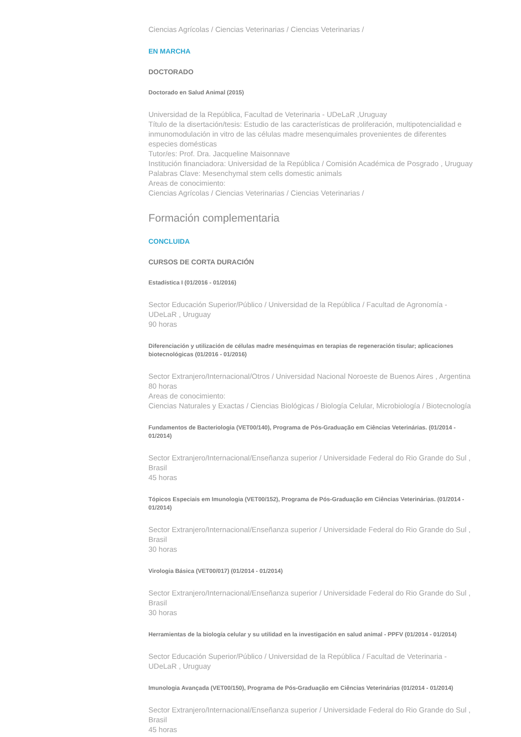Ciencias Agrícolas / Ciencias Veterinarias / Ciencias Veterinarias /
EN MARCHA
DOCTORADO
Doctorado en Salud Animal (2015)
Universidad de la República, Facultad de Veterinaria - UDeLaR ,Uruguay
Título de la disertación/tesis: Estudio de las características de proliferación, multipotencialidad e inmunomodulación in vitro de las células madre mesenquimales provenientes de diferentes especies domésticas
Tutor/es: Prof. Dra. Jacqueline Maisonnave
Institución financiadora: Universidad de la República / Comisión Académica de Posgrado , Uruguay
Palabras Clave: Mesenchymal stem cells domestic animals
Areas de conocimiento:
Ciencias Agrícolas / Ciencias Veterinarias / Ciencias Veterinarias /
Formación complementaria
CONCLUIDA
CURSOS DE CORTA DURACIÓN
Estadística I (01/2016 - 01/2016)
Sector Educación Superior/Público / Universidad de la República / Facultad de Agronomía - UDeLaR , Uruguay
90 horas
Diferenciación y utilización de células madre mesénquimas en terapias de regeneración tisular; aplicaciones biotecnológicas (01/2016 - 01/2016)
Sector Extranjero/Internacional/Otros / Universidad Nacional Noroeste de Buenos Aires , Argentina
80 horas
Areas de conocimiento:
Ciencias Naturales y Exactas / Ciencias Biológicas / Biología Celular, Microbiología / Biotecnología
Fundamentos de Bacteriologia (VET00/140), Programa de Pós-Graduação em Ciências Veterinárias. (01/2014 - 01/2014)
Sector Extranjero/Internacional/Enseñanza superior / Universidade Federal do Rio Grande do Sul , Brasil
45 horas
Tópicos Especiais em Imunologia (VET00/152), Programa de Pós-Graduação em Ciências Veterinárias. (01/2014 - 01/2014)
Sector Extranjero/Internacional/Enseñanza superior / Universidade Federal do Rio Grande do Sul , Brasil
30 horas
Virologia Básica (VET00/017) (01/2014 - 01/2014)
Sector Extranjero/Internacional/Enseñanza superior / Universidade Federal do Rio Grande do Sul , Brasil
30 horas
Herramientas de la biología celular y su utilidad en la investigación en salud animal - PPFV (01/2014 - 01/2014)
Sector Educación Superior/Público / Universidad de la República / Facultad de Veterinaria - UDeLaR , Uruguay
Imunologia Avançada (VET00/150), Programa de Pós-Graduação em Ciências Veterinárias (01/2014 - 01/2014)
Sector Extranjero/Internacional/Enseñanza superior / Universidade Federal do Rio Grande do Sul , Brasil
45 horas